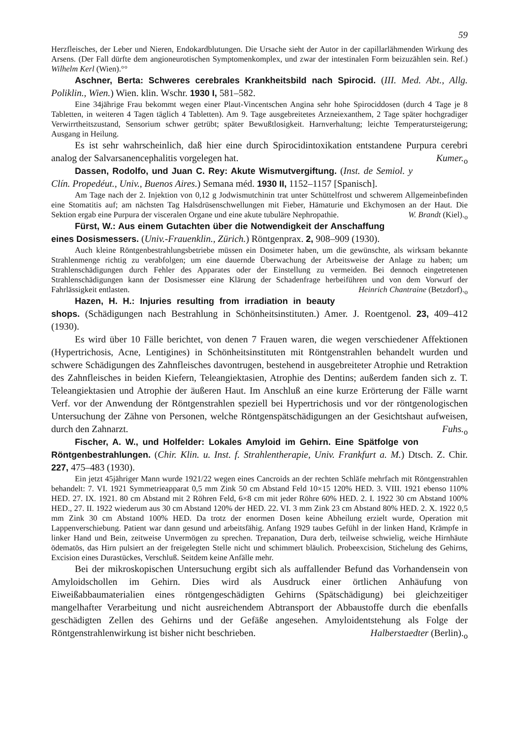59
Herzfleisches, der Leber und Nieren, Endokardblutungen. Die Ursache sieht der Autor in der capillarlähmenden Wirkung des Arsens. (Der Fall dürfte dem angioneurotischen Symptomenkomplex, und zwar der intestinalen Form beizuzählen sein. Ref.) Wilhelm Kerl (Wien).°°
Aschner, Berta: Schweres cerebrales Krankheitsbild nach Spirocid. (III. Med. Abt., Allg. Poliklin., Wien.) Wien. klin. Wschr. 1930 I, 581–582.
Eine 34jährige Frau bekommt wegen einer Plaut-Vincentschen Angina sehr hohe Spirociddosen (durch 4 Tage je 8 Tabletten, in weiteren 4 Tagen täglich 4 Tabletten). Am 9. Tage ausgebreitetes Arzneiexanthem, 2 Tage später hochgradiger Verwirrtheitszustand, Sensorium schwer getrübt; später Bewußtlosigkeit. Harnverhaltung; leichte Temperatursteigerung; Ausgang in Heilung.
Es ist sehr wahrscheinlich, daß hier eine durch Spirocidintoxikation entstandene Purpura cerebri analog der Salvarsanencephalitis vorgelegen hat. Kumer.<sub>o</sub>
Dassen, Rodolfo, und Juan C. Rey: Akute Wismutvergiftung. (Inst. de Semiol. y Clín. Propedéut., Univ., Buenos Aires.) Semana méd. 1930 II, 1152–1157 [Spanisch].
Am Tage nach der 2. Injektion von 0,12 g Jodwismutchinin trat unter Schüttelfrost und schwerem Allgemeinbefinden eine Stomatitis auf; am nächsten Tag Halsdrüsenschwellungen mit Fieber, Hämaturie und Ekchymosen an der Haut. Die Sektion ergab eine Purpura der visceralen Organe und eine akute tubuläre Nephropathie. W. Brandt (Kiel).<sub>o</sub>
Fürst, W.: Aus einem Gutachten über die Notwendigkeit der Anschaffung eines Dosismessers. (Univ.-Frauenklin., Zürich.) Röntgenprax. 2, 908–909 (1930).
Auch kleine Röntgenbestrahlungsbetriebe müssen ein Dosimeter haben, um die gewünschte, als wirksam bekannte Strahlenmenge richtig zu verabfolgen; um eine dauernde Überwachung der Arbeitsweise der Anlage zu haben; um Strahlenschädigungen durch Fehler des Apparates oder der Einstellung zu vermeiden. Bei dennoch eingetretenen Strahlenschädigungen kann der Dosismesser eine Klärung der Schadenfrage herbeiführen und von dem Vorwurf der Fahrlässigkeit entlasten. Heinrich Chantraine (Betzdorf).<sub>o</sub>
Hazen, H. H.: Injuries resulting from irradiation in beauty shops. (Schädigungen nach Bestrahlung in Schönheitsinstituten.) Amer. J. Roentgenol. 23, 409–412 (1930).
Es wird über 10 Fälle berichtet, von denen 7 Frauen waren, die wegen verschiedener Affektionen (Hypertrichosis, Acne, Lentigines) in Schönheitsinstituten mit Röntgenstrahlen behandelt wurden und schwere Schädigungen des Zahnfleisches davontrugen, bestehend in ausgebreiteter Atrophie und Retraktion des Zahnfleisches in beiden Kiefern, Teleangiektasien, Atrophie des Dentins; außerdem fanden sich z. T. Teleangiektasien und Atrophie der äußeren Haut. Im Anschluß an eine kurze Erörterung der Fälle warnt Verf. vor der Anwendung der Röntgenstrahlen speziell bei Hypertrichosis und vor der röntgenologischen Untersuchung der Zähne von Personen, welche Röntgenspätschädigungen an der Gesichtshaut aufweisen, durch den Zahnarzt. Fuhs.<sub>o</sub>
Fischer, A. W., und Holfelder: Lokales Amyloid im Gehirn. Eine Spätfolge von Röntgenbestrahlungen. (Chir. Klin. u. Inst. f. Strahlentherapie, Univ. Frankfurt a. M.) Dtsch. Z. Chir. 227, 475–483 (1930).
Ein jetzt 45jähriger Mann wurde 1921/22 wegen eines Cancroids an der rechten Schläfe mehrfach mit Röntgenstrahlen behandelt: 7. VI. 1921 Symmetrieapparat 0,5 mm Zink 50 cm Abstand Feld 10×15 120% HED. 3. VIII. 1921 ebenso 110% HED. 27. IX. 1921. 80 cm Abstand mit 2 Röhren Feld, 6×8 cm mit jeder Röhre 60% HED. 2. I. 1922 30 cm Abstand 100% HED., 27. II. 1922 wiederum aus 30 cm Abstand 120% der HED. 22. VI. 3 mm Zink 23 cm Abstand 80% HED. 2. X. 1922 0,5 mm Zink 30 cm Abstand 100% HED. Da trotz der enormen Dosen keine Abheilung erzielt wurde, Operation mit Lappenverschiebung. Patient war dann gesund und arbeitsfähig. Anfang 1929 taubes Gefühl in der linken Hand, Krämpfe in linker Hand und Bein, zeitweise Unvermögen zu sprechen. Trepanation, Dura derb, teilweise schwielig, weiche Hirnhäute ödematös, das Hirn pulsiert an der freigelegten Stelle nicht und schimmert bläulich. Probeexcision, Stichelung des Gehirns, Excision eines Durastückes, Verschluß. Seitdem keine Anfälle mehr.
Bei der mikroskopischen Untersuchung ergibt sich als auffallender Befund das Vorhandensein von Amyloidschollen im Gehirn. Dies wird als Ausdruck einer örtlichen Anhäufung von Eiweißabbaumaterialien eines röntgengeschädigten Gehirns (Spätschädigung) bei gleichzeitiger mangelhafter Verarbeitung und nicht ausreichendem Abtransport der Abbaustoffe durch die ebenfalls geschädigten Zellen des Gehirns und der Gefäße angesehen. Amyloidentstehung als Folge der Röntgenstrahlenwirkung ist bisher nicht beschrieben. Halberstaedter (Berlin).<sub>o</sub>